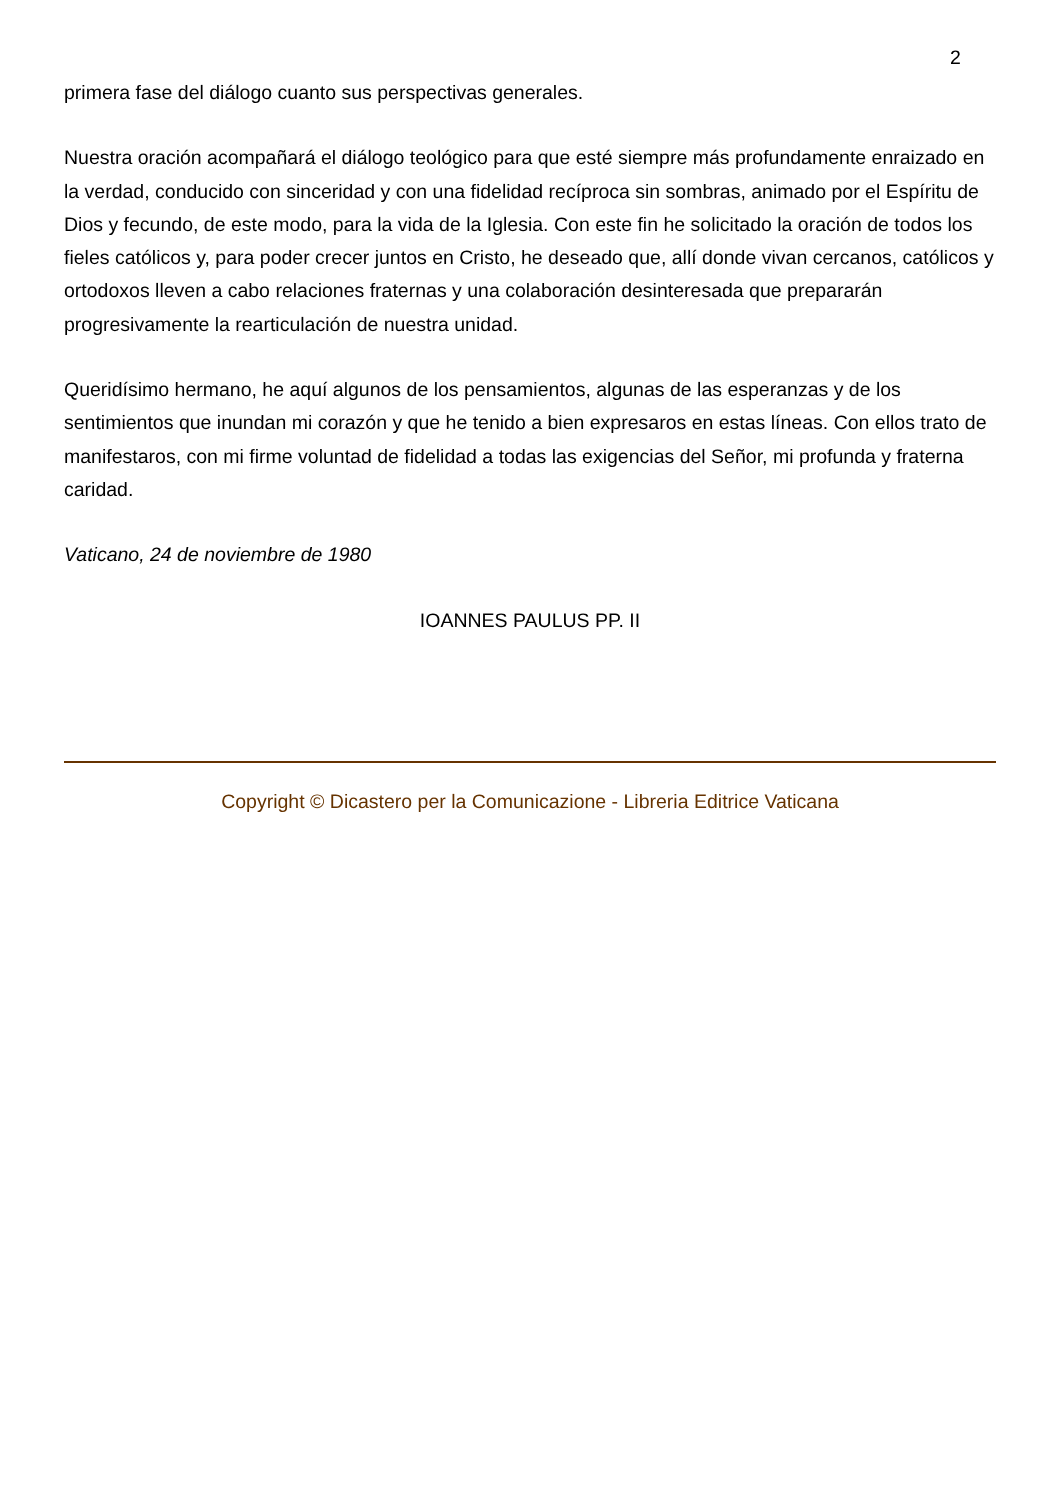2
primera fase del diálogo cuanto sus perspectivas generales.
Nuestra oración acompañará el diálogo teológico para que esté siempre más profundamente enraizado en la verdad, conducido con sinceridad y con una fidelidad recíproca sin sombras, animado por el Espíritu de Dios y fecundo, de este modo, para la vida de la Iglesia. Con este fin he solicitado la oración de todos los fieles católicos y, para poder crecer juntos en Cristo, he deseado que, allí donde vivan cercanos, católicos y ortodoxos lleven a cabo relaciones fraternas y una colaboración desinteresada que prepararán progresivamente la rearticulación de nuestra unidad.
Queridísimo hermano, he aquí algunos de los pensamientos, algunas de las esperanzas y de los sentimientos que inundan mi corazón y que he tenido a bien expresaros en estas líneas. Con ellos trato de manifestaros, con mi firme voluntad de fidelidad a todas las exigencias del Señor, mi profunda y fraterna caridad.
Vaticano, 24 de noviembre de 1980
IOANNES PAULUS PP. II
Copyright © Dicastero per la Comunicazione - Libreria Editrice Vaticana